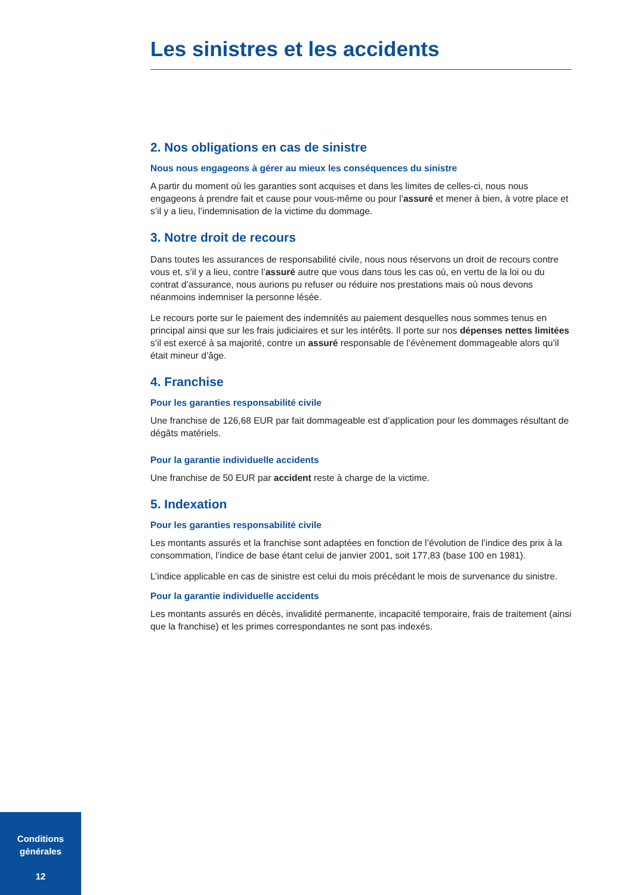Les sinistres et les accidents
2. Nos obligations en cas de sinistre
Nous nous engageons à gérer au mieux les conséquences du sinistre
A partir du moment où les garanties sont acquises et dans les limites de celles-ci, nous nous engageons à prendre fait et cause pour vous-même ou pour l’assuré et mener à bien, à votre place et s’il y a lieu, l’indemnisation de la victime du dommage.
3. Notre droit de recours
Dans toutes les assurances de responsabilité civile, nous nous réservons un droit de recours contre vous et, s’il y a lieu, contre l’assuré autre que vous dans tous les cas où, en vertu de la loi ou du contrat d’assurance, nous aurions pu refuser ou réduire nos prestations mais où nous devons néanmoins indemniser la personne lésée.
Le recours porte sur le paiement des indemnités au paiement desquelles nous sommes tenus en principal ainsi que sur les frais judiciaires et sur les intérêts. Il porte sur nos dépenses nettes limitées s’il est exercé à sa majorité, contre un assuré responsable de l’évènement dommageable alors qu’il était mineur d’âge.
4. Franchise
Pour les garanties responsabilité civile
Une franchise de 126,68 EUR par fait dommageable est d’application pour les dommages résultant de dégâts matériels.
Pour la garantie individuelle accidents
Une franchise de 50 EUR par accident reste à charge de la victime.
5. Indexation
Pour les garanties responsabilité civile
Les montants assurés et la franchise sont adaptées en fonction de l’évolution de l’indice des prix à la consommation, l’indice de base étant celui de janvier 2001, soit 177,83 (base 100 en 1981).
L’indice applicable en cas de sinistre est celui du mois précédant le mois de survenance du sinistre.
Pour la garantie individuelle accidents
Les montants assurés en décès, invalidité permanente, incapacité temporaire, frais de traitement (ainsi que la franchise) et les primes correspondantes ne sont pas indexés.
Conditions
générales
12